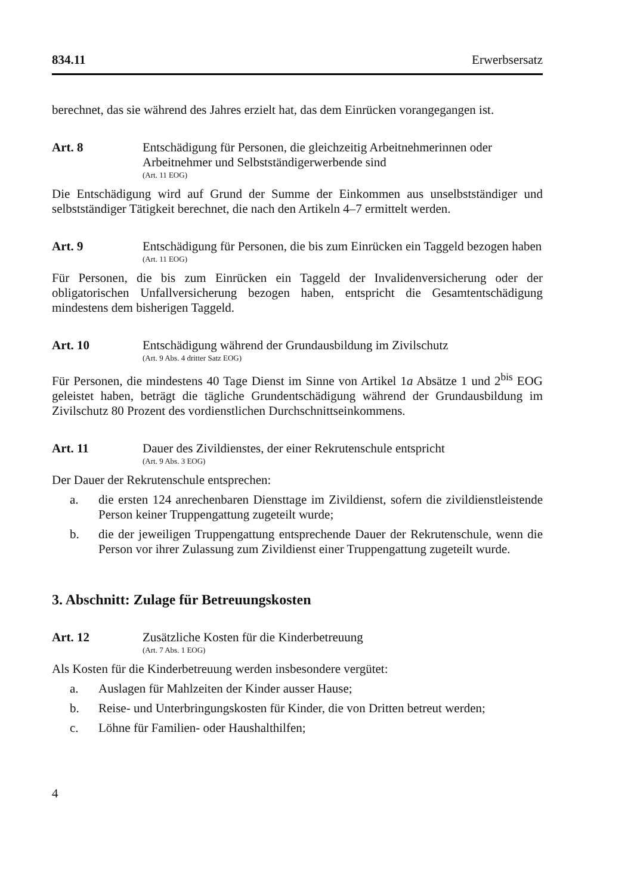834.11 Erwerbsersatz
berechnet, das sie während des Jahres erzielt hat, das dem Einrücken vorangegangen ist.
Art. 8 Entschädigung für Personen, die gleichzeitig Arbeitnehmerinnen oder Arbeitnehmer und Selbstständigerwerbende sind
(Art. 11 EOG)
Die Entschädigung wird auf Grund der Summe der Einkommen aus unselbstständiger und selbstständiger Tätigkeit berechnet, die nach den Artikeln 4–7 ermittelt werden.
Art. 9 Entschädigung für Personen, die bis zum Einrücken ein Taggeld bezogen haben
(Art. 11 EOG)
Für Personen, die bis zum Einrücken ein Taggeld der Invalidenversicherung oder der obligatorischen Unfallversicherung bezogen haben, entspricht die Gesamtentschädigung mindestens dem bisherigen Taggeld.
Art. 10 Entschädigung während der Grundausbildung im Zivilschutz
(Art. 9 Abs. 4 dritter Satz EOG)
Für Personen, die mindestens 40 Tage Dienst im Sinne von Artikel 1a Absätze 1 und 2<sup>bis</sup> EOG geleistet haben, beträgt die tägliche Grundentschädigung während der Grundausbildung im Zivilschutz 80 Prozent des vordienstlichen Durchschnittseinkommens.
Art. 11 Dauer des Zivildienstes, der einer Rekrutenschule entspricht
(Art. 9 Abs. 3 EOG)
Der Dauer der Rekrutenschule entsprechen:
a. die ersten 124 anrechenbaren Diensttage im Zivildienst, sofern die zivildienstleistende Person keiner Truppengattung zugeteilt wurde;
b. die der jeweiligen Truppengattung entsprechende Dauer der Rekrutenschule, wenn die Person vor ihrer Zulassung zum Zivildienst einer Truppengattung zugeteilt wurde.
3. Abschnitt: Zulage für Betreuungskosten
Art. 12 Zusätzliche Kosten für die Kinderbetreuung
(Art. 7 Abs. 1 EOG)
Als Kosten für die Kinderbetreuung werden insbesondere vergütet:
a. Auslagen für Mahlzeiten der Kinder ausser Hause;
b. Reise- und Unterbringungskosten für Kinder, die von Dritten betreut werden;
c. Löhne für Familien- oder Haushalthilfen;
4